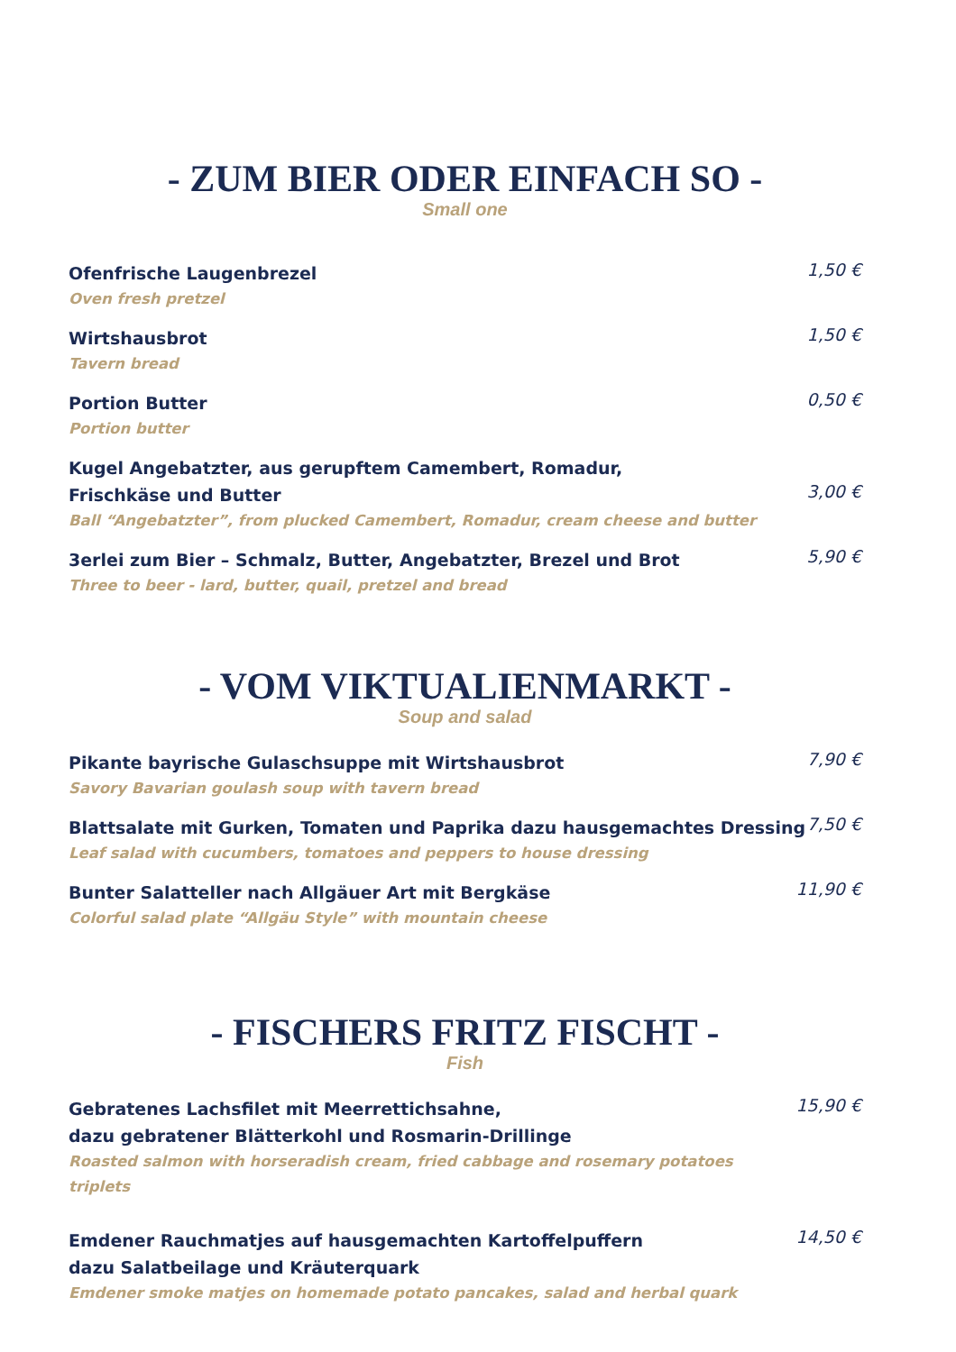- ZUM BIER ODER EINFACH SO -
Small one
Ofenfrische Laugenbrezel
Oven fresh pretzel
1,50 €
Wirtshausbrot
Tavern bread
1,50 €
Portion Butter
Portion butter
0,50 €
Kugel Angebatzter, aus gerupftem Camembert, Romadur,
Frischkäse und Butter
Ball “Angebatzter”, from plucked Camembert, Romadur, cream cheese and butter
3,00 €
3erlei zum Bier – Schmalz, Butter, Angebatzter, Brezel und Brot
Three to beer - lard, butter, quail, pretzel and bread
5,90 €
- VOM VIKTUALIENMARKT -
Soup and salad
Pikante bayrische Gulaschsuppe mit Wirtshausbrot
Savory Bavarian goulash soup with tavern bread
7,90 €
Blattsalate mit Gurken, Tomaten und Paprika dazu hausgemachtes Dressing
Leaf salad with cucumbers, tomatoes and peppers to house dressing
7,50 €
Bunter Salatteller nach Allgäuer Art mit Bergkäse
Colorful salad plate “Allgäu Style” with mountain cheese
11,90 €
- FISCHERS FRITZ FISCHT -
Fish
Gebratenes Lachsfilet mit Meerrettichsahne,
dazu gebratener Blätterkohl und Rosmarin-Drillinge
Roasted salmon with horseradish cream, fried cabbage and rosemary potatoes triplets
15,90 €
Emdener Rauchmatjes auf hausgemachten Kartoffelpuffern
dazu Salatbeilage und Kräuterquark
Emdener smoke matjes on homemade potato pancakes, salad and herbal quark
14,50 €